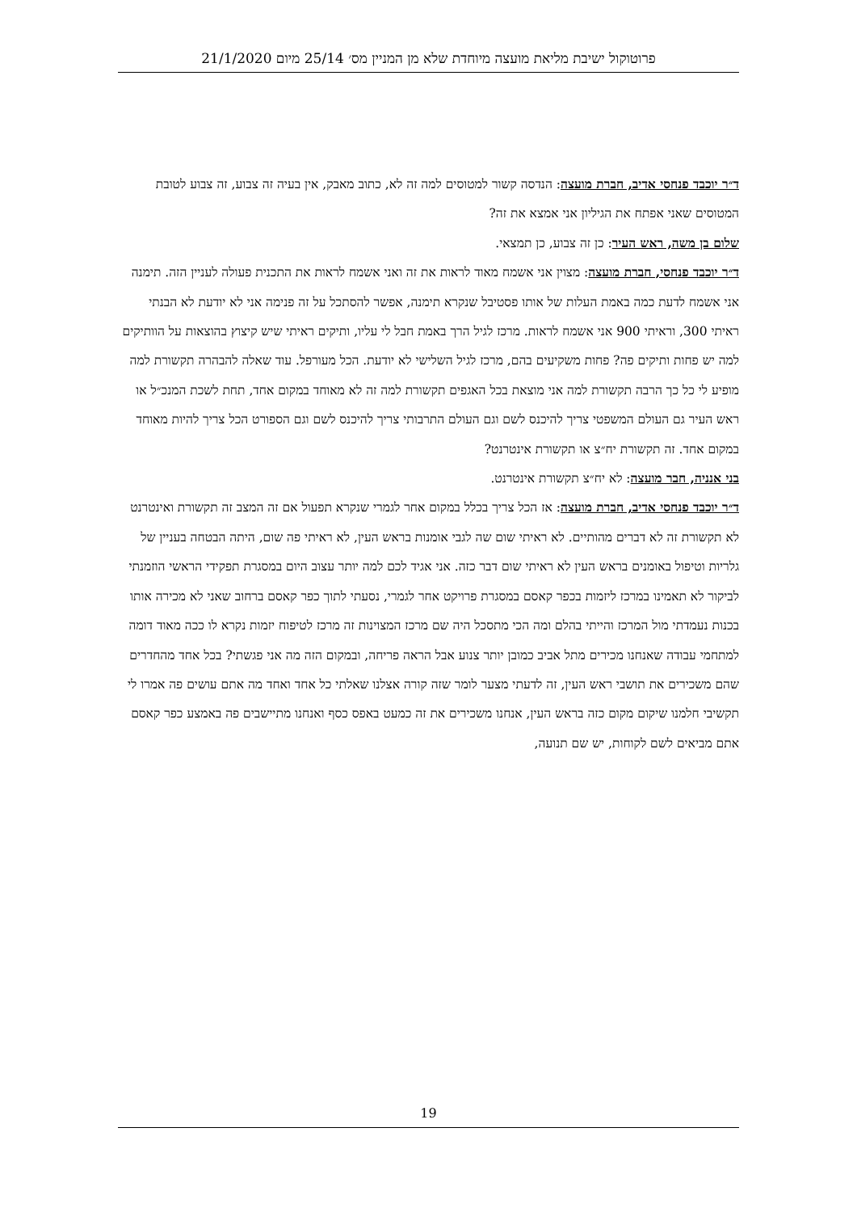פרוטוקול ישיבת מליאת מועצה מיוחדת שלא מן המניין מס׳ 25/14 מיום 21/1/2020
ד״ר יוכבד פנחסי אדיב, חברת מועצה: הנדסה קשור למטוסים למה זה לא, כתוב מאבק, אין בעיה זה צבוע, זה צבוע לטובת המטוסים שאני אפתח את הגיליון אני אמצא את זה?
שלום בן משה, ראש העיר: כן זה צבוע, כן תמצאי.
ד״ר יוכבד פנחסי, חברת מועצה: מצוין אני אשמח מאוד לראות את זה ואני אשמח לראות את התכנית פעולה לעניין הזה. תימנה אני אשמח לדעת כמה באמת העלות של אותו פסטיבל שנקרא תימנה, אפשר להסתכל על זה פנימה אני לא יודעת לא הבנתי ראיתי 300, וראיתי 900 אני אשמח לראות. מרכז לגיל הרך באמת חבל לי עליו, ותיקים ראיתי שיש קיצוץ בהוצאות על הוותיקים למה יש פחות ותיקים פה? פחות משקיעים בהם, מרכז לגיל השלישי לא יודעת. הכל מעורפל. עוד שאלה להבהרה תקשורת למה מופיע לי כל כך הרבה תקשורת למה אני מוצאת בכל האגפים תקשורת למה זה לא מאוחד במקום אחד, תחת לשכת המנכ״ל או ראש העיר גם העולם המשפטי צריך להיכנס לשם וגם העולם התרבותי צריך להיכנס לשם וגם הספורט הכל צריך להיות מאוחד במקום אחד. זה תקשורת יח״צ או תקשורת אינטרנט?
בני אנניה, חבר מועצה: לא יח״צ תקשורת אינטרנט.
ד״ר יוכבד פנחסי אדיב, חברת מועצה: אז הכל צריך בכלל במקום אחר לגמרי שנקרא תפעול אם זה המצב זה תקשורת ואינטרנט לא תקשורת זה לא דברים מהותיים. לא ראיתי שום שה לגבי אומנות בראש העין, לא ראיתי פה שום, היתה הבטחה בעניין של גלריות וטיפול באומנים בראש העין לא ראיתי שום דבר כזה. אני אגיד לכם למה יותר עצוב היום במסגרת תפקידי הראשי הוזמנתי לביקור לא תאמינו במרכז ליזמות בכפר קאסם במסגרת פרויקט אחר לגמרי, נסעתי לתוך כפר קאסם ברחוב שאני לא מכירה אותו בכנות נעמדתי מול המרכז והייתי בהלם ומה הכי מתסכל היה שם מרכז המצוינות זה מרכז לטיפוח יזמות נקרא לו ככה מאוד דומה למתחמי עבודה שאנחנו מכירים מתל אביב כמובן יותר צנוע אבל הראה פריחה, ובמקום הזה מה אני פגשתי? בכל אחד מהחדרים שהם משכירים את תושבי ראש העין, זה לדעתי מצער לומר שזה קורה אצלנו שאלתי כל אחד ואחד מה אתם עושים פה אמרו לי תקשיבי חלמנו שיקום מקום כזה בראש העין, אנחנו משכירים את זה כמעט באפס כסף ואנחנו מתיישבים פה באמצע כפר קאסם אתם מביאים לשם לקוחות, יש שם תנועה,
19